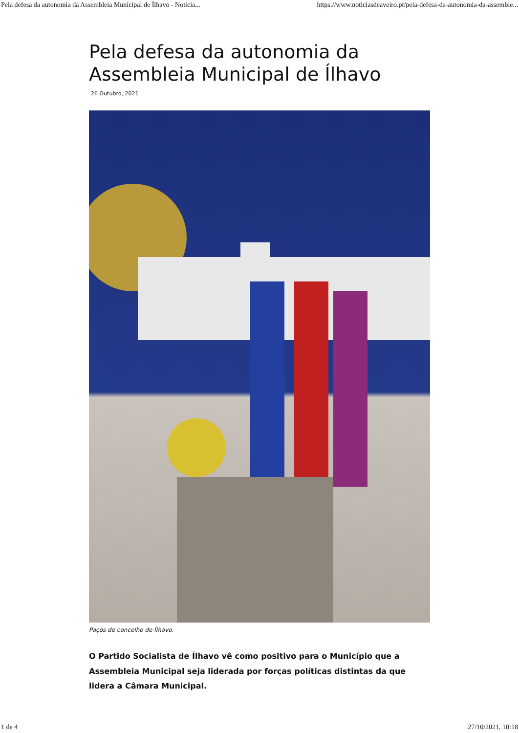Pela defesa da autonomia da Assembleia Municipal de Ílhavo - Notícia... https://www.noticiasdeaveiro.pt/pela-defesa-da-autonomia-da-assemble...
Pela defesa da autonomia da Assembleia Municipal de Ílhavo
26 Outubro, 2021
Paços de concelho de Ílhavo.
O Partido Socialista de Ílhavo vê como positivo para o Município que a Assembleia Municipal seja liderada por forças políticas distintas da que lidera a Câmara Municipal.
1 de 4 27/10/2021, 10:18